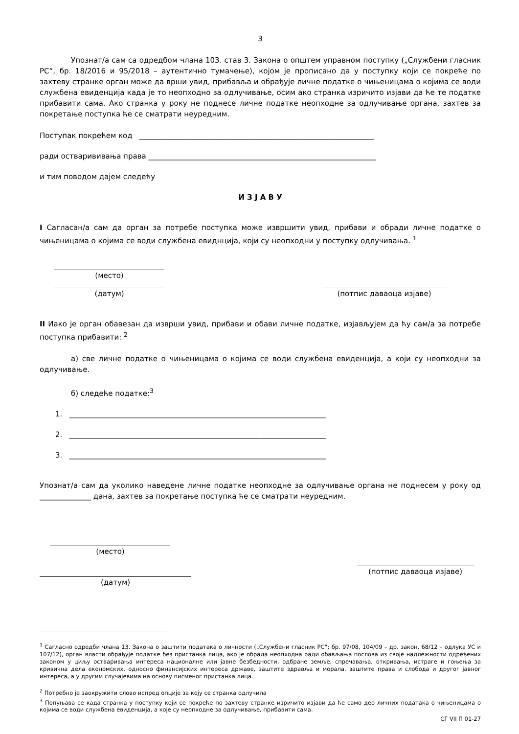3
Упознат/а сам са одредбом члана 103. став 3. Закона о општем управном поступку („Службени гласник РС“, бр. 18/2016 и 95/2018 – аутентично тумачење), којом је прописано да у поступку који се покреће по захтеву странке орган може да врши увид, прибавља и обрађује личне податке о чињеницама о којима се води службена евиденција када је то неопходно за одлучивање, осим ако странка изричито изјави да ће те податке прибавити сама. Ако странка у року не поднесе личне податке неопходне за одлучивање органа, захтев за покретање поступка ће се сматрати неуредним.
Поступак покрећем код ________________________________________________________________
ради остварививања права ______________________________________________________________
и тим поводом дајем следећу
И З Ј А В У
I Сагласан/а сам да орган за потребе поступка може извршити увид, прибави и обради личне податке о чињеницама о којима се води службена евиднција, који су неопходни у поступку одлучивања. <sup>1</sup>
(место)
(датум) (потпис даваоца изјаве)
II Иако је орган обавезан да изврши увид, прибави и обави личне податке, изјављујем да ћу сам/а за потребе поступка прибавити: <sup>2</sup>
а) све личне податке о чињеницама о којима се води службена евиденција, а који су неопходни за одлучивање.
б) следеће податке:<sup>3</sup>
1. ______________________________________________________________________
2. ______________________________________________________________________
3. ______________________________________________________________________
Упознат/а сам да уколико наведене личне податке неопходне за одлучивање органа не поднесем у року од ______________ дана, захтев за покретање поступка ће се сматрати неуредним.
(место)
(датум)
(потпис даваоца изјаве)
<sup>1</sup> Сагласно одредби члана 13. Закона о заштити података о личности („Службени гласник РС“; бр. 97/08, 104/09 – др. закон, 68/12 – одлука УС и 107/12), орган власти обрађује податке без пристанка лица, ако је обрада неопходна ради обављања послова из своје надлежности одређених законом у циљу остваривања интереса националне или јавне безбедности, одбране земље, спречавања, откривања, истраге и гоњења за кривична дела економских, односно финансијских интереса државе, заштите здравља и морала, заштите права и слобода и другог јавног интереса, а у другим случајевима на основу писменог пристанка лица.
<sup>2</sup> Потребно је заокружити слово испред опције за коју се странка одлучила
<sup>3</sup> Попуњава се када странка у поступку који се покреће по захтеву странке изричито изјави да ће само део личних података о чињеницама о којима се води службена евиденција, а које су неопходне за одлучивање, прибавити сама.
СГ VII П 01-27